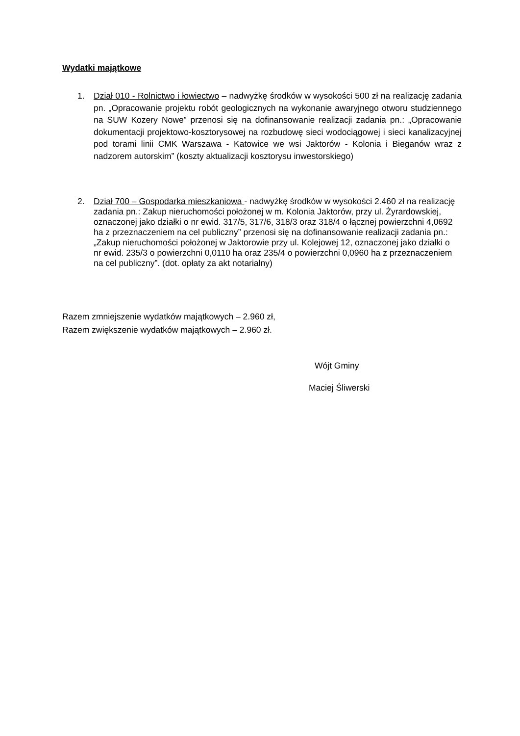Wydatki majątkowe
1. Dział 010 - Rolnictwo i łowiectwo – nadwyżkę środków w wysokości 500 zł na realizację zadania pn. „Opracowanie projektu robót geologicznych na wykonanie awaryjnego otworu studziennego na SUW Kozery Nowe” przenosi się na dofinansowanie realizacji zadania pn.: „Opracowanie dokumentacji projektowo-kosztorysowej na rozbudowę sieci wodociągowej i sieci kanalizacyjnej pod torami linii CMK Warszawa - Katowice we wsi Jaktorów - Kolonia i Bieganów wraz z nadzorem autorskim” (koszty aktualizacji kosztorysu inwestorskiego)
2. Dział 700 – Gospodarka mieszkaniowa - nadwyżkę środków w wysokości 2.460 zł na realizację zadania pn.: Zakup nieruchomości położonej w m. Kolonia Jaktorów, przy ul. Żyrardowskiej, oznaczonej jako działki o nr ewid. 317/5, 317/6, 318/3 oraz 318/4 o łącznej powierzchni 4,0692 ha z przeznaczeniem na cel publiczny” przenosi się na dofinansowanie realizacji zadania pn.: „Zakup nieruchomości położonej w Jaktorowie przy ul. Kolejowej 12, oznaczonej jako działki o nr ewid. 235/3 o powierzchni 0,0110 ha oraz 235/4 o powierzchni 0,0960 ha z przeznaczeniem na cel publiczny”. (dot. opłaty za akt notarialny)
Razem zmniejszenie wydatków majątkowych – 2.960 zł,
Razem zwiększenie wydatków majątkowych – 2.960 zł.
Wójt Gminy
Maciej Śliwerski